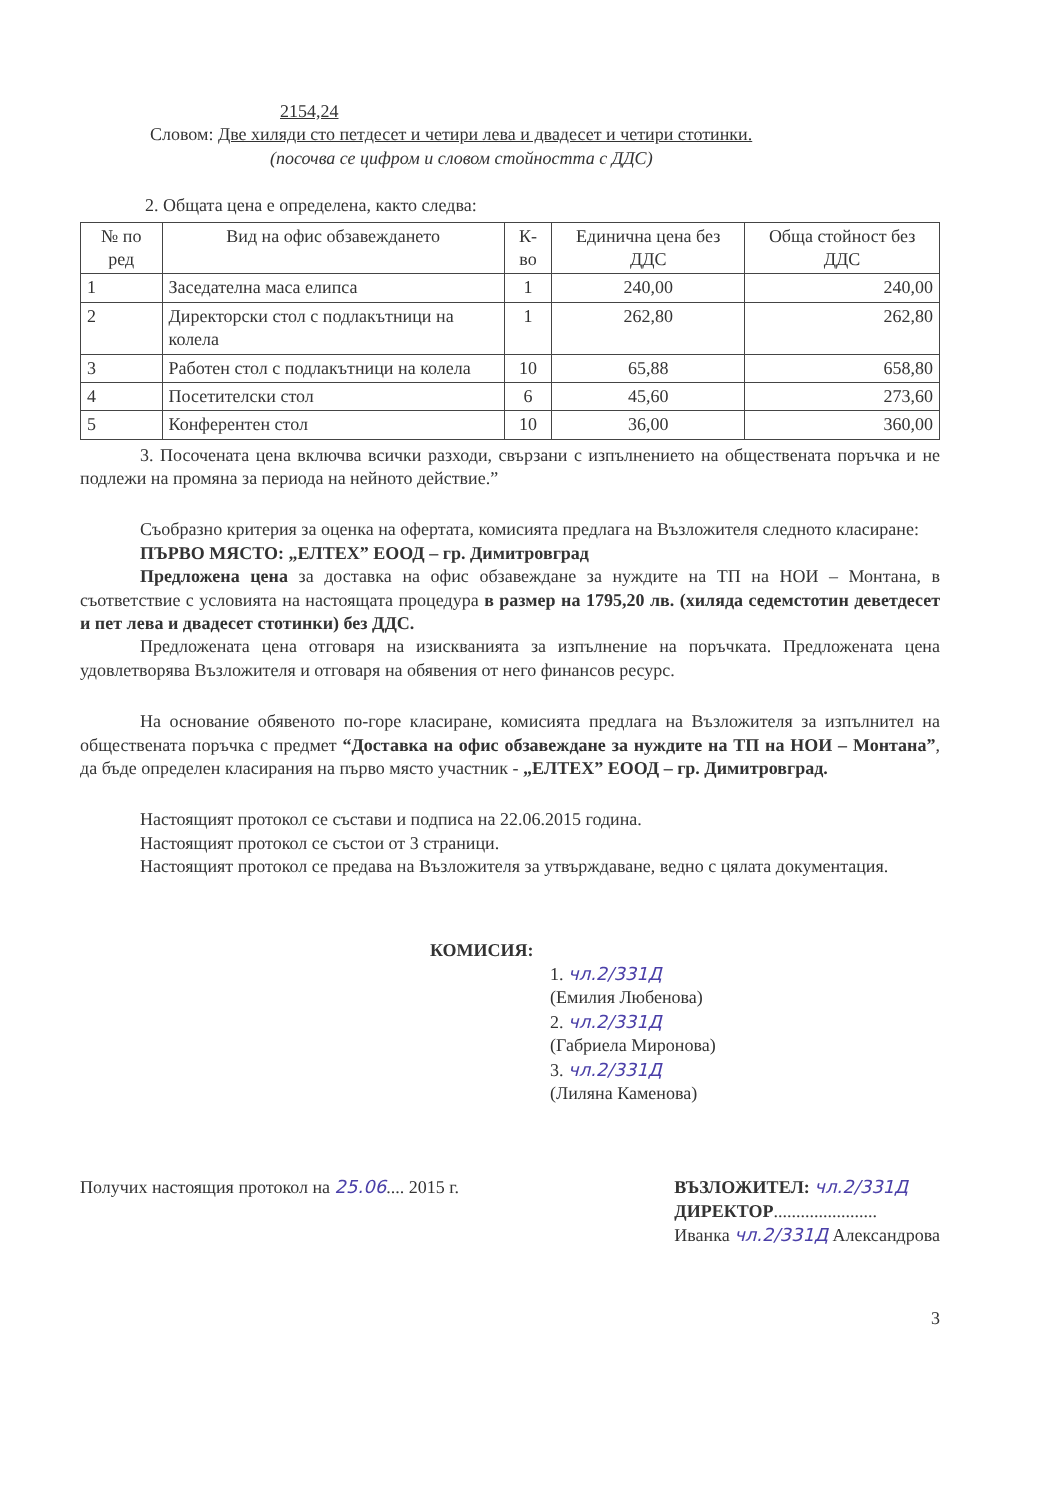2154,24
Словом: Две хиляди сто петдесет и четири лева и двадесет и четири стотинки.
(посочва се цифром и словом стойността с ДДС)
2. Общата цена е определена, както следва:
| № по ред | Вид на офис обзавеждането | К-во | Единична цена без ДДС | Обща стойност без ДДС |
| --- | --- | --- | --- | --- |
| 1 | Заседателна маса елипса | 1 | 240,00 | 240,00 |
| 2 | Директорски стол с подлакътници на колела | 1 | 262,80 | 262,80 |
| 3 | Работен стол с подлакътници на колела | 10 | 65,88 | 658,80 |
| 4 | Посетителски стол | 6 | 45,60 | 273,60 |
| 5 | Конферентен стол | 10 | 36,00 | 360,00 |
3. Посочената цена включва всички разходи, свързани с изпълнението на обществената поръчка и не подлежи на промяна за периода на нейното действие.”
Съобразно критерия за оценка на офертата, комисията предлага на Възложителя следното класиране:
ПЪРВО МЯСТО: „ЕЛТЕХ” ЕООД – гр. Димитровград
Предложена цена за доставка на офис обзавеждане за нуждите на ТП на НОИ – Монтана, в съответствие с условията на настоящата процедура в размер на 1795,20 лв. (хиляда седемстотин деветдесет и пет лева и двадесет стотинки) без ДДС.
Предложената цена отговаря на изискванията за изпълнение на поръчката. Предложената цена удовлетворява Възложителя и отговаря на обявения от него финансов ресурс.
На основание обявеното по-горе класиране, комисията предлага на Възложителя за изпълнител на обществената поръчка с предмет “Доставка на офис обзавеждане за нуждите на ТП на НОИ – Монтана”, да бъде определен класирания на първо място участник - „ЕЛТЕХ” ЕООД – гр. Димитровград.
Настоящият протокол се състави и подписа на 22.06.2015 година.
Настоящият протокол се състои от 3 страници.
Настоящият протокол се предава на Възложителя за утвърждаване, ведно с цялата документация.
КОМИСИЯ:
1. чл.2/331Д
(Емилия Любенова)
2. чл.2/331Д
(Габриела Миронова)
3. чл.2/331Д
(Лиляна Каменова)
Получих настоящия протокол на 25.06.... 2015 г.
ВЪЗЛОЖИТЕЛ: чл.2/331Д
ДИРЕКТОР.......................
Иванка чл.2/331Д Александрова
3